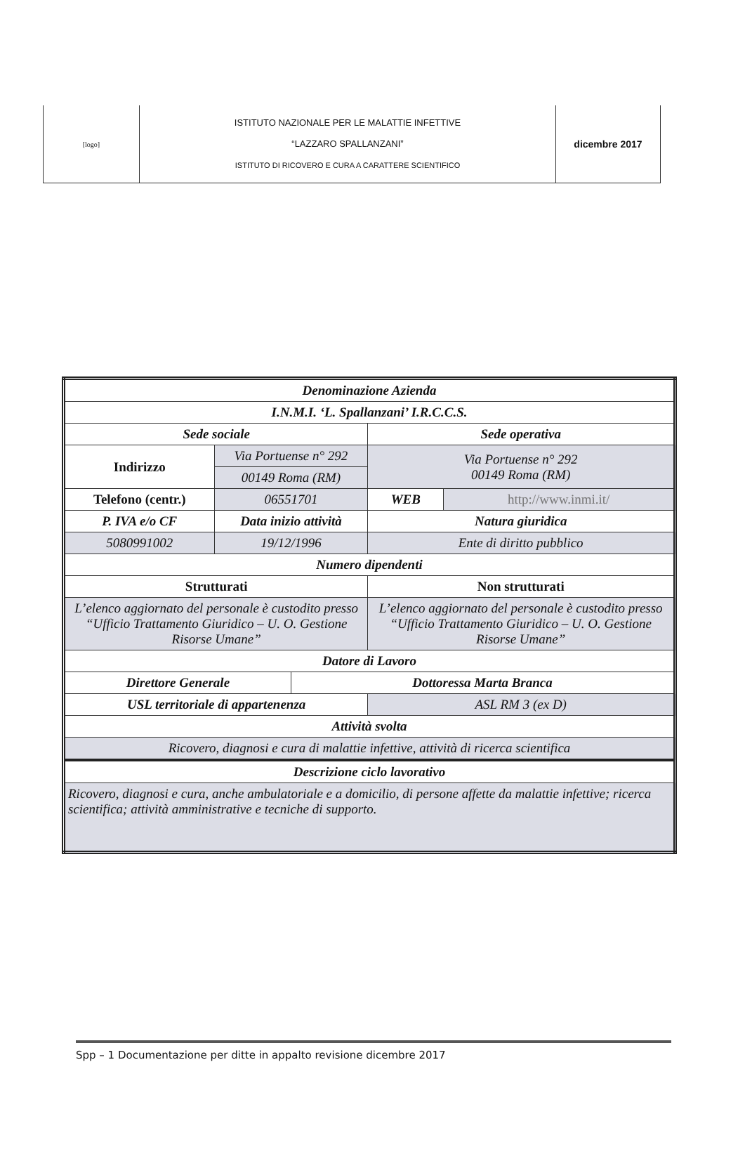| [logo] | ISTITUTO NAZIONALE PER LE MALATTIE INFETTIVE “LAZZARO SPALLANZANI” ISTITUTO DI RICOVERO E CURA A CARATTERE SCIENTIFICO | dicembre 2017 |
| Denominazione Azienda | | | | |
| --- | --- | --- | --- | --- |
| I.N.M.I. ‘L. Spallanzani’ I.R.C.C.S. | | | | |
| Sede sociale | | | Sede operativa | |
| Indirizzo | Via Portuense n° 292 | | Via Portuense n° 292 00149 Roma (RM) | |
| | 00149 Roma (RM) | | | |
| Telefono (centr.) | 06551701 | | WEB | http://www.inmi.it/ |
| P. IVA e/o CF | Data inizio attività | | Natura giuridica | |
| 5080991002 | 19/12/1996 | | Ente di diritto pubblico | |
| Numero dipendenti | | | | |
| Strutturati | | | Non strutturati | |
| L’elenco aggiornato del personale è custodito presso “Ufficio Trattamento Giuridico – U. O. Gestione Risorse Umane” | | | L’elenco aggiornato del personale è custodito presso “Ufficio Trattamento Giuridico – U. O. Gestione Risorse Umane” | |
| Datore di Lavoro | | | | |
| Direttore Generale | | Dottoressa Marta Branca | | |
| USL territoriale di appartenenza | | | ASL RM 3 (ex D) | |
| Attività svolta | | | | |
| Ricovero, diagnosi e cura di malattie infettive, attività di ricerca scientifica | | | | |
| Descrizione ciclo lavorativo | | | | |
| Ricovero, diagnosi e cura, anche ambulatoriale e a domicilio, di persone affette da malattie infettive; ricerca scientifica; attività amministrative e tecniche di supporto. | | | | |
Spp – 1 Documentazione per ditte in appalto revisione dicembre 2017